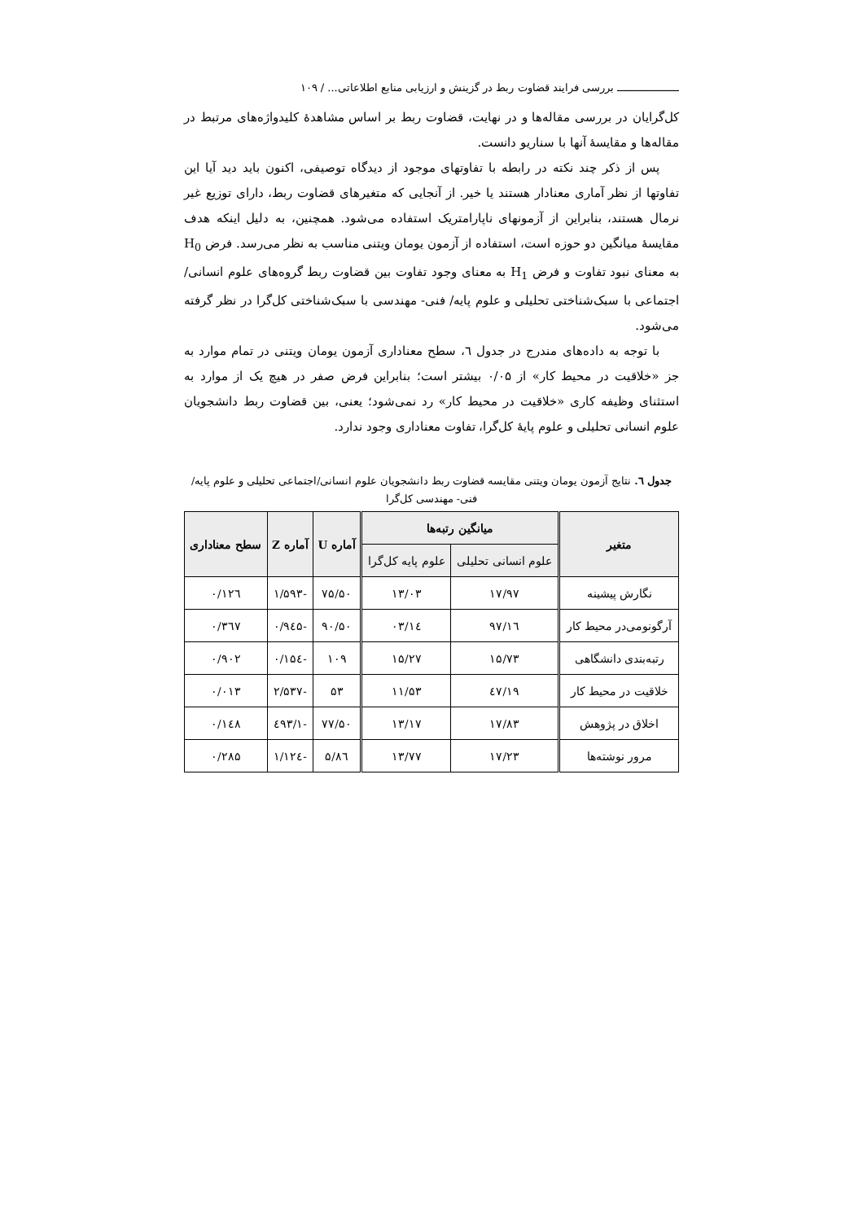ـــــــــــــــــــ بررسی فرایند قضاوت ربط در گزینش و ارزیابی منابع اطلاعاتی... / ۱۰۹
کل‌گرایان در بررسی مقاله‌ها و در نهایت، قضاوت ربط بر اساس مشاهدهٔ کلیدواژه‌های مرتبط در مقاله‌ها و مقایسهٔ آنها با سناریو دانست.
پس از ذکر چند نکته در رابطه با تفاوتهای موجود از دیدگاه توصیفی، اکنون باید دید آیا این تفاوتها از نظر آماری معنادار هستند یا خیر. از آنجایی که متغیرهای قضاوت ربط، دارای توزیع غیر نرمال هستند، بنابراین از آزمونهای ناپارامتریک استفاده می‌شود. همچنین، به دلیل اینکه هدف مقایسهٔ میانگین دو حوزه است، استفاده از آزمون یومان ویتنی مناسب به نظر می‌رسد. فرض H<sub>0</sub> به معنای نبود تفاوت و فرض H<sub>1</sub> به معنای وجود تفاوت بین قضاوت ربط گروه‌های علوم انسانی/ اجتماعی با سبک‌شناختی تحلیلی و علوم پایه/ فنی- مهندسی با سبک‌شناختی کل‌گرا در نظر گرفته می‌شود.
با توجه به داده‌های مندرج در جدول ٦، سطح معناداری آزمون یومان ویتنی در تمام موارد به جز «خلاقیت در محیط کار» از ۰/۰۵ بیشتر است؛ بنابراین فرض صفر در هیچ یک از موارد به استثنای وظیفه کاری «خلاقیت در محیط کار» رد نمی‌شود؛ یعنی، بین قضاوت ربط دانشجویان علوم انسانی تحلیلی و علوم پایهٔ کل‌گرا، تفاوت معناداری وجود ندارد.
جدول ٦. نتایج آزمون یومان ویتنی مقایسه قضاوت ربط دانشجویان علوم انسانی/اجتماعی تحلیلی و علوم پایه/فنی- مهندسی کل‌گرا
| متغیر | میانگین رتبه‌ها | | آماره U | آماره Z | سطح معناداری |
| --- | --- | --- | --- | --- | --- |
| | علوم انسانی تحلیلی | علوم پایه کل‌گرا | | | |
| نگارش پیشینه | ۱۷/۹۷ | ۱۳/۰۳ | ۷۵/۵۰ | -۱/۵۹۳ | ۰/۱۲٦ |
| آرگونومی‌در محیط کار | ۱٦/۹۷ | ۱٤/۰۳ | ۹۰/۵۰ | -۰/۹٤۵ | ۰/۳٦۷ |
| رتبه‌بندی دانشگاهی | ۱۵/۷۳ | ۱۵/۲۷ | ۱۰۹ | -۰/۱۵٤ | ۰/۹۰۲ |
| خلاقیت در محیط کار | ۱۹/٤۷ | ۱۱/۵۳ | ۵۳ | -۲/۵۳۷ | ۰/۰۱۳ |
| اخلاق در پژوهش | ۱۷/۸۳ | ۱۳/۱۷ | ۷۷/۵۰ | -۱/٤۹۳ | ۰/۱٤۸ |
| مرور نوشته‌ها | ۱۷/۲۳ | ۱۳/۷۷ | ۸٦/۵ | -۱/۱۲٤ | ۰/۲۸۵ |